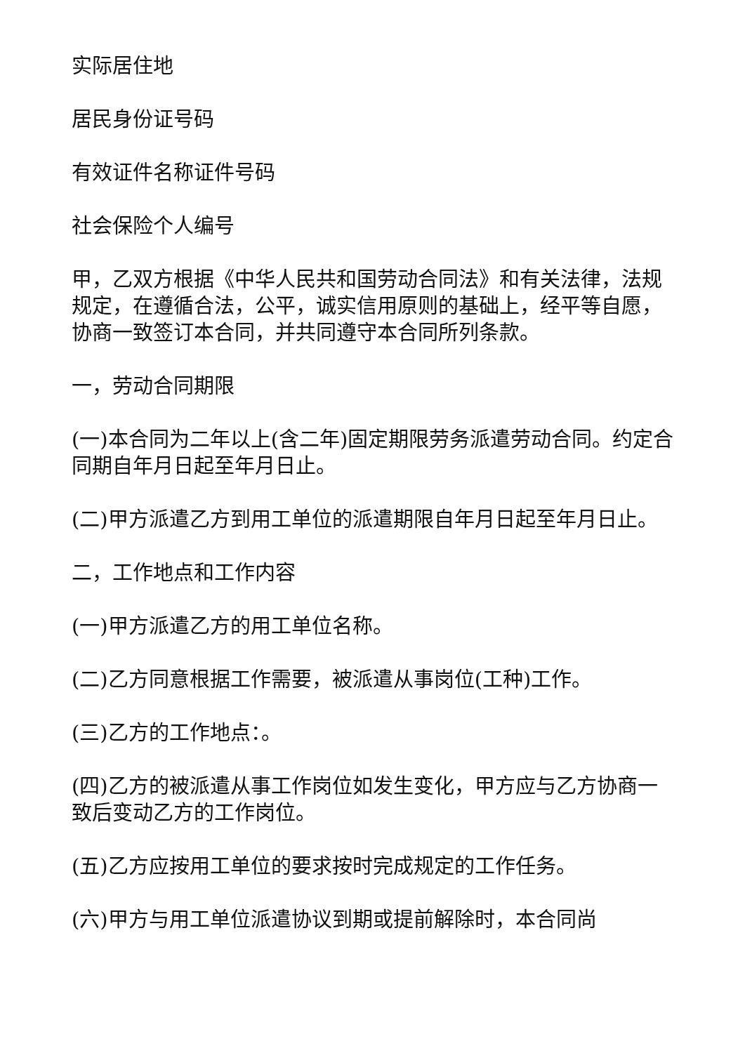实际居住地
居民身份证号码
有效证件名称证件号码
社会保险个人编号
甲，乙双方根据《中华人民共和国劳动合同法》和有关法律，法规规定，在遵循合法，公平，诚实信用原则的基础上，经平等自愿，协商一致签订本合同，并共同遵守本合同所列条款。
一，劳动合同期限
(一)本合同为二年以上(含二年)固定期限劳务派遣劳动合同。约定合同期自年月日起至年月日止。
(二)甲方派遣乙方到用工单位的派遣期限自年月日起至年月日止。
二，工作地点和工作内容
(一)甲方派遣乙方的用工单位名称。
(二)乙方同意根据工作需要，被派遣从事岗位(工种)工作。
(三)乙方的工作地点：。
(四)乙方的被派遣从事工作岗位如发生变化，甲方应与乙方协商一致后变动乙方的工作岗位。
(五)乙方应按用工单位的要求按时完成规定的工作任务。
(六)甲方与用工单位派遣协议到期或提前解除时，本合同尚